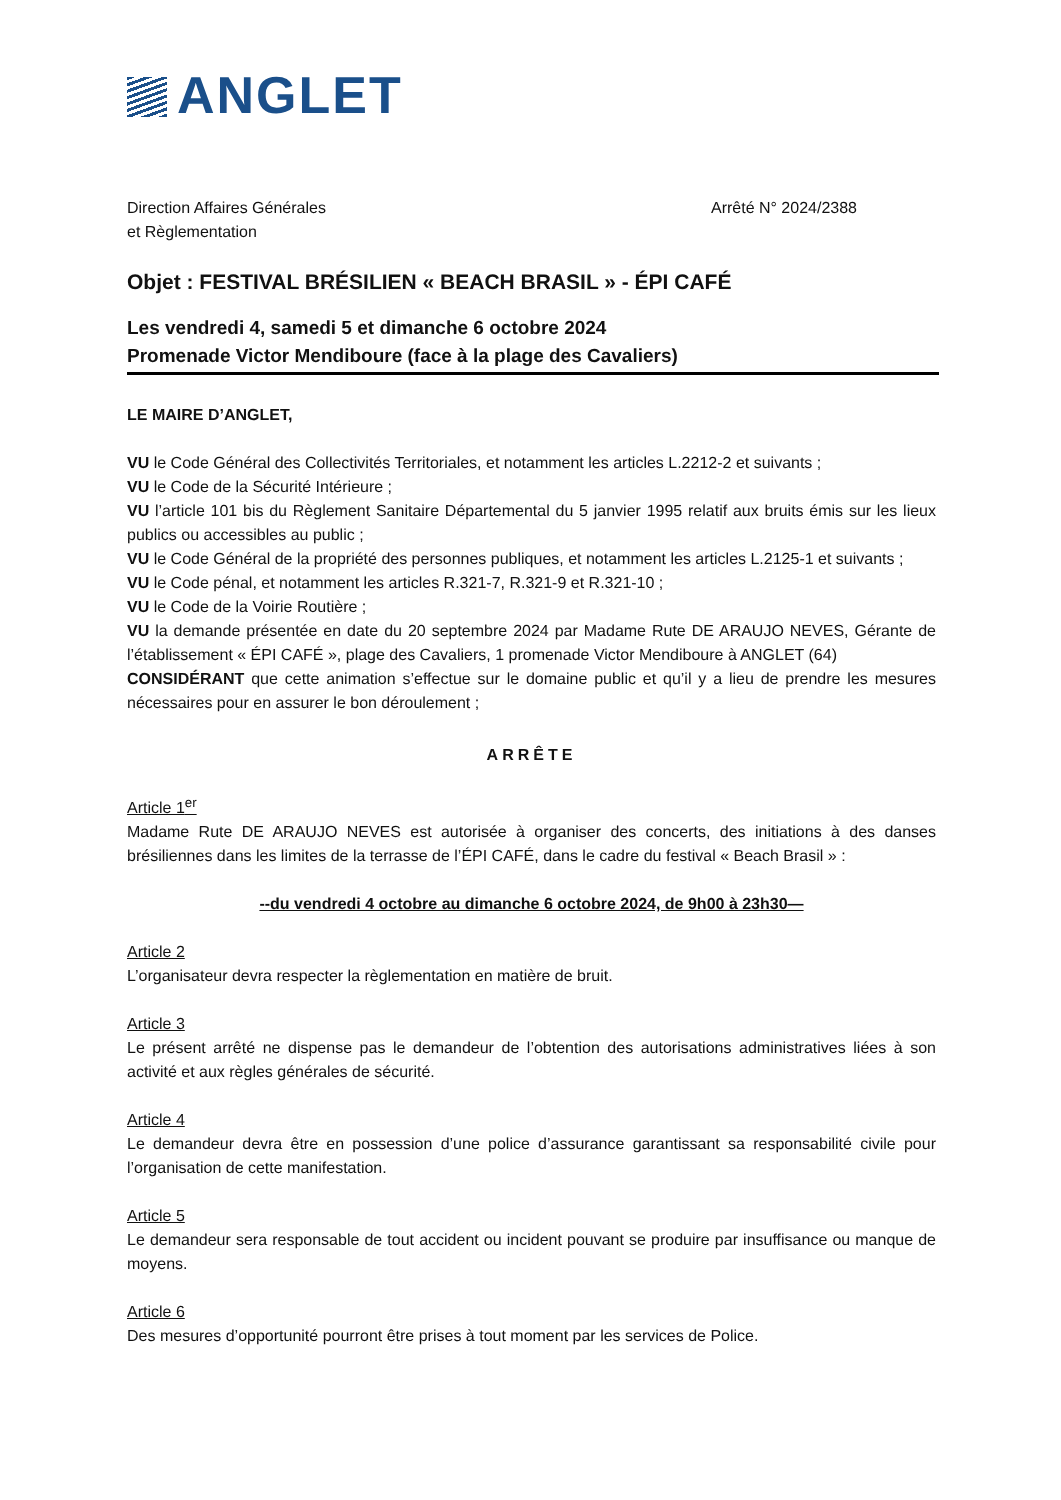ANGLET
Direction Affaires Générales
et Règlementation
Arrêté N° 2024/2388
Objet : FESTIVAL BRÉSILIEN « BEACH BRASIL » - ÉPI CAFÉ
Les vendredi 4, samedi 5 et dimanche 6 octobre 2024
Promenade Victor Mendiboure (face à la plage des Cavaliers)
LE MAIRE D’ANGLET,
VU le Code Général des Collectivités Territoriales, et notamment les articles L.2212-2 et suivants ;
VU le Code de la Sécurité Intérieure ;
VU l’article 101 bis du Règlement Sanitaire Départemental du 5 janvier 1995 relatif aux bruits émis sur les lieux publics ou accessibles au public ;
VU le Code Général de la propriété des personnes publiques, et notamment les articles L.2125-1 et suivants ;
VU le Code pénal, et notamment les articles R.321-7, R.321-9 et R.321-10 ;
VU le Code de la Voirie Routière ;
VU la demande présentée en date du 20 septembre 2024 par Madame Rute DE ARAUJO NEVES, Gérante de l’établissement « ÉPI CAFÉ », plage des Cavaliers, 1 promenade Victor Mendiboure à ANGLET (64)
CONSIDÉRANT que cette animation s’effectue sur le domaine public et qu’il y a lieu de prendre les mesures nécessaires pour en assurer le bon déroulement ;
ARRÊTE
Article 1<sup>er</sup>
Madame Rute DE ARAUJO NEVES est autorisée à organiser des concerts, des initiations à des danses brésiliennes dans les limites de la terrasse de l’ÉPI CAFÉ, dans le cadre du festival « Beach Brasil » :
--du vendredi 4 octobre au dimanche 6 octobre 2024, de 9h00 à 23h30—
Article 2
L’organisateur devra respecter la règlementation en matière de bruit.
Article 3
Le présent arrêté ne dispense pas le demandeur de l’obtention des autorisations administratives liées à son activité et aux règles générales de sécurité.
Article 4
Le demandeur devra être en possession d’une police d’assurance garantissant sa responsabilité civile pour l’organisation de cette manifestation.
Article 5
Le demandeur sera responsable de tout accident ou incident pouvant se produire par insuffisance ou manque de moyens.
Article 6
Des mesures d’opportunité pourront être prises à tout moment par les services de Police.